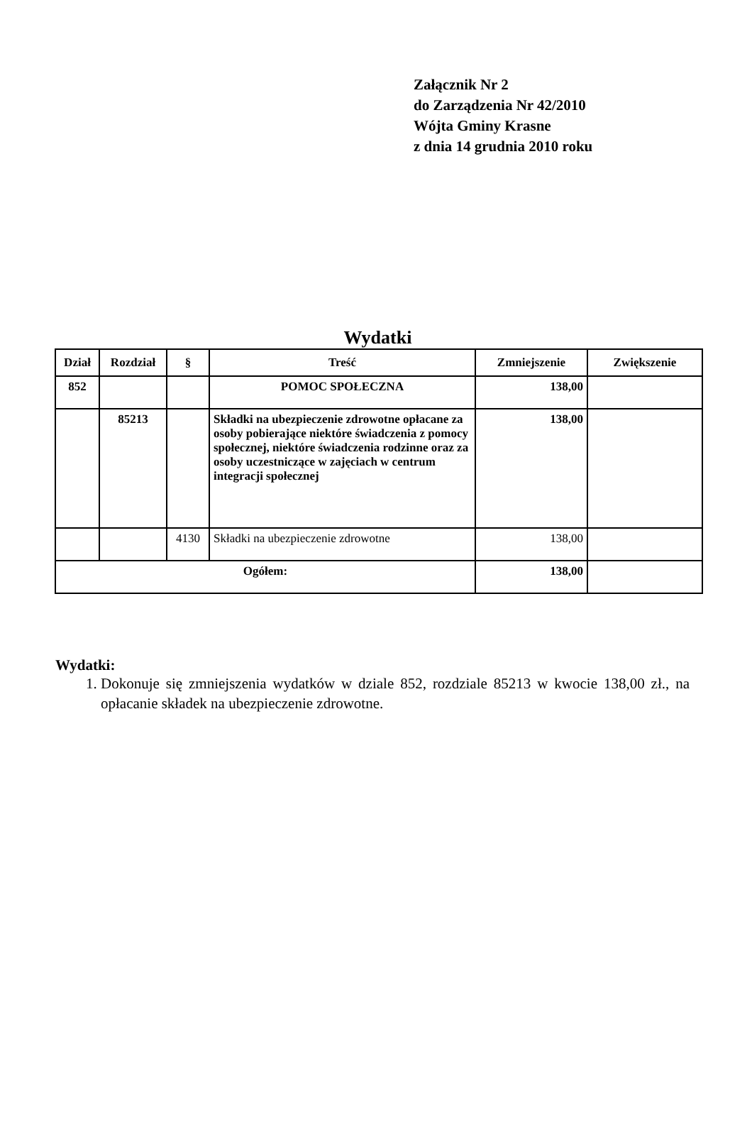Załącznik Nr 2
do Zarządzenia Nr 42/2010
Wójta Gminy Krasne
z dnia 14 grudnia 2010 roku
Wydatki
| Dział | Rozdział | § | Treść | Zmniejszenie | Zwiększenie |
| --- | --- | --- | --- | --- | --- |
| 852 | | | POMOC SPOŁECZNA | 138,00 | |
| | 85213 | | Składki na ubezpieczenie zdrowotne opłacane za osoby pobierające niektóre świadczenia z pomocy społecznej, niektóre świadczenia rodzinne oraz za osoby uczestniczące w zajęciach w centrum integracji społecznej | 138,00 | |
| | | 4130 | Składki na ubezpieczenie zdrowotne | 138,00 | |
| Ogółem: | | | | 138,00 | |
Wydatki:
1. Dokonuje się zmniejszenia wydatków w dziale 852, rozdziale 85213 w kwocie 138,00 zł., na opłacanie składek na ubezpieczenie zdrowotne.